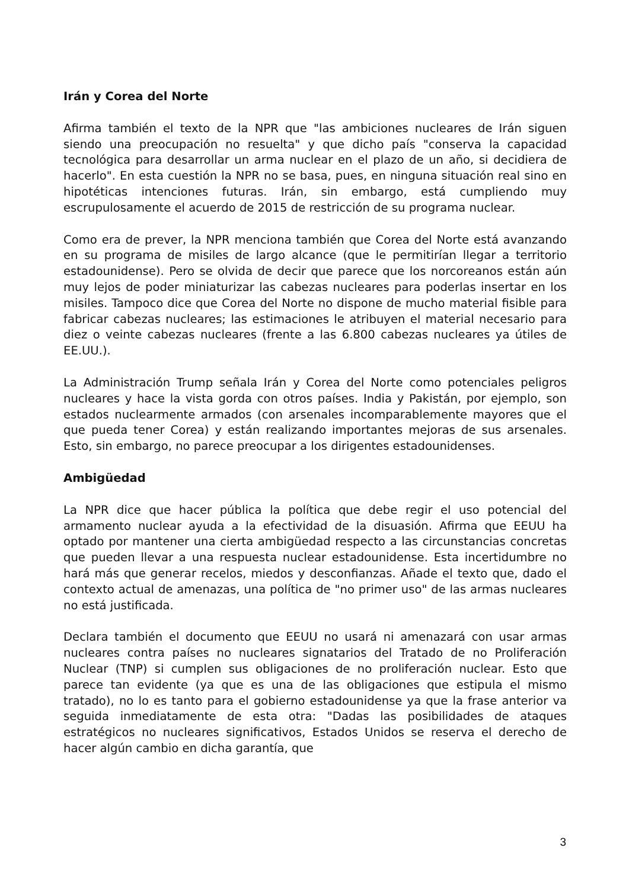Irán y Corea del Norte
Afirma también el texto de la NPR que "las ambiciones nucleares de Irán siguen siendo una preocupación no resuelta" y que dicho país "conserva la capacidad tecnológica para desarrollar un arma nuclear en el plazo de un año, si decidiera de hacerlo". En esta cuestión la NPR no se basa, pues, en ninguna situación real sino en hipotéticas intenciones futuras. Irán, sin embargo, está cumpliendo muy escrupulosamente el acuerdo de 2015 de restricción de su programa nuclear.
Como era de prever, la NPR menciona también que Corea del Norte está avanzando en su programa de misiles de largo alcance (que le permitirían llegar a territorio estadounidense). Pero se olvida de decir que parece que los norcoreanos están aún muy lejos de poder miniaturizar las cabezas nucleares para poderlas insertar en los misiles. Tampoco dice que Corea del Norte no dispone de mucho material fisible para fabricar cabezas nucleares; las estimaciones le atribuyen el material necesario para diez o veinte cabezas nucleares (frente a las 6.800 cabezas nucleares ya útiles de EE.UU.).
La Administración Trump señala Irán y Corea del Norte como potenciales peligros nucleares y hace la vista gorda con otros países. India y Pakistán, por ejemplo, son estados nuclearmente armados (con arsenales incomparablemente mayores que el que pueda tener Corea) y están realizando importantes mejoras de sus arsenales. Esto, sin embargo, no parece preocupar a los dirigentes estadounidenses.
Ambigüedad
La NPR dice que hacer pública la política que debe regir el uso potencial del armamento nuclear ayuda a la efectividad de la disuasión. Afirma que EEUU ha optado por mantener una cierta ambigüedad respecto a las circunstancias concretas que pueden llevar a una respuesta nuclear estadounidense. Esta incertidumbre no hará más que generar recelos, miedos y desconfianzas. Añade el texto que, dado el contexto actual de amenazas, una política de "no primer uso" de las armas nucleares no está justificada.
Declara también el documento que EEUU no usará ni amenazará con usar armas nucleares contra países no nucleares signatarios del Tratado de no Proliferación Nuclear (TNP) si cumplen sus obligaciones de no proliferación nuclear. Esto que parece tan evidente (ya que es una de las obligaciones que estipula el mismo tratado), no lo es tanto para el gobierno estadounidense ya que la frase anterior va seguida inmediatamente de esta otra: "Dadas las posibilidades de ataques estratégicos no nucleares significativos, Estados Unidos se reserva el derecho de hacer algún cambio en dicha garantía, que
3